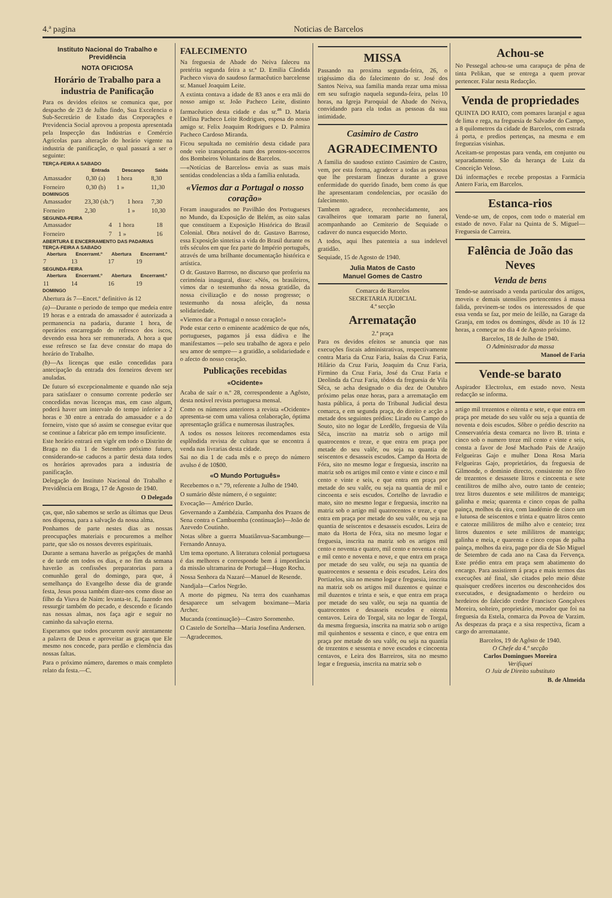4.ª pagina Noticias de Barcelos
Instituto Nacional do Trabalho e Previdência
NOTA OFICIOSA
Horário de Trabalho para a industria de Panificação
Para os devidos efeitos se comunica que, por despacho de 23 de Julho findo, Sua Excelencia o Sub-Secretário de Estado das Corporações e Previdencia Social aprovou a proposta apresentada pela Inspecção das Indústrias e Comércio Agricolas para alteração do horário vigente na industria de panificação, o qual passará a ser o seguinte:
TERÇA-FEIRA A SABADO
| | Entrada | Descanço | Saida |
| --- | --- | --- | --- |
| Amassador | 0,30 (a) | 1 hora | 8,30 |
| Forneiro | 0,30 (b) | 1 » | 11,30 |
DOMINGOS
| Amassador | 23,30 (sb.º) | 1 hora | 7,30 |
| Forneiro | 2,30 | 1 » | 10,30 |
SEGUNDA-FEIRA
| Amassador | 4 | 1 hora | 18 |
| Forneiro | 7 | 1 » | 16 |
ABERTURA E ENCERRAMENTO DAS PADARIAS
TERÇA-FEIRA A SABADO
| Abertura | Encerramt.º | Abertura | Encerramt.º |
| --- | --- | --- | --- |
| 7 | 13 | 17 | 19 |
SEGUNDA-FEIRA
| Abertura | Encerramt.º | Abertura | Encerramt.º |
| --- | --- | --- | --- |
| 11 | 14 | 16 | 19 |
DOMINGO
Abertura ás 7—Encet.º definitivo ás 12
(a)—Durante o periodo de tempo que medeia entre 19 horas e a entrada do amassador é autorizada a permanencia na padaria, durante 1 hora, de operários encarregado do refresco dos iscos, devendo essa hora ser remunerada. A hora a que esse refresco se faz deve constar do mapa do horário do Trabalho.
(b)—As licenças que estão concedidas para antecipação da entrada dos forneiros devem ser anuladas.
De futuro só excepcionalmente e quando não seja para satisfazer o consumo corrente poderão ser concedidas novas licenças mas, em caso algum, poderá haver um intervalo do tempo inferior a 2 horas e 30 entre a entrada do amassador e a do forneiro, visto que só assim se consegue evitar que se continue a fabricar pão em tempo insuficiente.
Este horário entrará em vigôr em todo o Distrito de Braga no dia 1 de Setembro próximo futuro, considerando-se caducos a partir desta data todos os horários aprovados para a industria de panificação.
Delegação do Instituto Nacional do Trabalho e Previdência em Braga, 17 de Agosto de 1940.
O Delegado
ças, que, não sabemos se serão as últimas que Deus nos dispensa, para a salvação da nossa alma.
Ponhamos de parte nestes dias as nossas preocupações materiais e procuremos a melhor parte, que são os nossos deveres espirituais.
Durante a semana haverão as prégações de manhã e de tarde em todos os dias, e no fim da semana haverão as confissões preparatorias para a comunhão geral do domingo, para que, á semelhança do Evangelho desse dia de grande festa, Jesus possa também dizer-nos como disse ao filho da Viuva de Naim: levanta-te. E, fazendo nos ressurgir também do pecado, e descendo e ficando nas nossas almas, nos faça agir e seguir no caminho da salvação eterna.
Esperamos que todos procurem ouvir atentamente a palavra de Deus e aproveitar as graças que Ele mesmo nos concede, para perdão e clemência das nossas faltas.
Para o próximo número, daremos o mais completo relato da festa.—C.
FALECIMENTO
Na freguesia de Abade do Neiva faleceu na pretérita segunda feira a sr.ª D. Emilia Cândida Pacheco viuva do saudoso farmacêutico barcelense sr. Manuel Joaquim Leite.
A extinta contava a idade de 83 anos e era mãi do nosso amigo sr. João Pacheco Leite, distinto farmacêutico desta cidade e das sr.<sup>as</sup> D. Maria Delfina Pacheco Leite Rodrigues, esposa do nosso amigo sr. Felix Joaquim Rodrigues e D. Palmira Pacheco Cardoso Miranda.
Ficou sepultada no cemitério desta cidade para onde veio transportada num dos prontos-socorros dos Bombeiros Voluntarios de Barcelos.
—«Notícias de Barcelos» envia as suas mais sentidas condolencias a tôda a família enlutada.
«Viemos dar a Portugal o nosso coração»
Foram inaugurados no Pavilhão dos Portugueses no Mundo, da Exposição de Belém, as oito salas que constituem a Exposição Histórica do Brasil Colonial. Obra notável do dr. Gustavo Barroso, essa Exposição sintetisa a vida do Brasil durante os três séculos em que fez parte do Império português, através de uma brilhante documentação histórica e artística.
O dr. Gustavo Barroso, no discurso que proferiu na cerimónia inaugural, disse: «Nós, os brasileiros, vimos dar o testemunho da nossa gratidão, da nossa civilização e do nosso progresso; o testemunho da nossa afeição, da nossa solidariedade.
«Viemos dar a Portugal o nosso coração!»
Pode estar certo o eminente académico de que nós, portugueses, pagamos já essa dádiva e lhe manifestamos —pelo seu trabalho de agora e pelo seu amor de sempre— a gratidão, a solidariedade e o afecto do nosso coração.
Publicações recebidas
«Ocidente»
Acaba de saír o n.º 28, correspondente a Agôsto, desta notável revista portuguesa mensal.
Como os números anteriores a revista «Ocidente» apresenta-se com uma valiosa colaboração, óptima apresentação gráfica e numerosas ilustrações.
A todos os nossos leitores recomendamos esta esplêndida revista de cultura que se encontra á venda nas livrarias desta cidade.
Sai no dia 1 de cada mês e o preço do número avulso é de 10$00.
«O Mundo Português»
Recebemos o n.º 79, referente a Julho de 1940.
O sumário dêste número, é o seguinte:
Evocação— Américo Durão.
Governando a Zambézia. Campanha dos Prazos de Sena contra o Cambuemba (continuação)—João de Azevedo Coutinho.
Notas sôbre a guerra Muatiânvua-Sacambunge—Fernando Annaya.
Um tema oportuno. A literatura colonial portuguesa é das melhores e corresponde bem á importância da missão ultramarina de Portugal—Hugo Rocha.
Nossa Senhora da Nazaré—Manuel de Resende.
Nandjala—Carlos Negrão.
A morte do pigmeu. Na terra dos cuanhamas desaparece um selvagem boximane—Maria Archer.
Mucanda (continuação)—Castro Soromenho.
O Castelo de Sortelha—Maria Josefina Andersen.
—Agradecemos.
MISSA
Passando na proxima segunda-feira, 26, o trigéssimo dia do falecimento do sr. José dos Santos Neiva, sua familia manda rezar uma missa em seu sufragio naquela segunda-feira, pelas 10 horas, na Igreja Paroquial de Abade do Neiva, convidando para ela todas as pessoas da sua intimidade.
Casimiro de Castro
AGRADECIMENTO
A familia do saudoso extinto Casimiro de Castro, vem, por esta forma, agradecer a todas as pessoas que lhe prestaram finezas durante a grave enfermidade do querido finado, bem como ás que lhe apresentaram condolencias, por ocasião do falecimento.
Tambem agradece, reconhecidamente, aos cavalheiros que tomaram parte no funeral, acompanhando ao Cemiterio de Sequiade o cadaver do nunca esquecido Morto.
A todos, aqui lhes patenteia a sua indelevel gratidão.
Sequiade, 15 de Agosto de 1940.
Julia Matos de Casto
Manuel Gomes de Castro
Comarca de Barcelos
SECRETARIA JUDICIAL
4.ª secção
Arrematação
2.ª praça
Para os devidos efeitos se anuncia que nas execuções fiscais administrativas, respectivamente contra Maria da Cruz Faria, Isaías da Cruz Faria, Hilário da Cruz Faria, Joaquim da Cruz Faria, Firmino da Cruz Faria, José da Cruz Faria e Deolinda da Cruz Faria, tôdos da freguesia de Vila Sêca, se acha designado o dia dez de Outubro próximo pelas onze horas, para a arrematação em hasta pública, á porta do Tribunal Judicial desta comarca, e em segunda praça, do direito e acção a metade dos seguintes prédios: Lirado ou Campo do Souto, sito no logar de Lordêlo, freguesia de Vila Sêca, inscrito na matriz sob o artigo mil quatrocentos e treze, e que entra em praça por metade do seu valôr, ou seja na quantia de seiscentos e desasseis escudos. Campo da Horta de Fóra, sito no mesmo logar e freguesia, inscrito na matriz sob os artigos mil cento e vinte e cinco e mil cento e vinte e seis, e que entra em praça por metade do seu valôr, ou seja na quantia de mil e cincoenta e seis escudos. Cortelho de lavradio e mato, sito no mesmo logar e freguesia, inscrito na matriz sob o artigo mil quatrocentos e treze, e que entra em praça por metade do seu valôr, ou seja na quantia de seiscentos e desasseis escudos. Leira de mato da Horta de Fóra, sita no mesmo logar e freguesia, inscrita na matriz sob os artigos mil cento e noventa e quatro, mil cento e noventa e oito e mil cento e noventa e nove, e que entra em praça por metade do seu valôr, ou seja na quantia de quatrocentos e sessenta e dois escudos. Leira dos Portizelos, sita no mesmo logar e freguesia, inscrita na matriz sob os artigos mil duzentos e quinze e mil duzentos e trinta e seis, e que entra em praça por metade do seu valôr, ou seja na quantia de quatrocentos e desasseis escudos e oitenta centavos. Leira do Torgal, sita no logar de Torgal, da mesma freguesia, inscrita na matriz sob o artigo mil quinhentos e sessenta e cinco, e que entra em praça por metade do seu valôr, ou seja na quantia de trezentos e sessenta e nove escudos e cincoenta centavos, e Leira dos Barreiros, sita no mesmo logar e freguesia, inscrita na matriz sob o
Achou-se
No Pessegal achou-se uma carapuça de pêna de tinta Pelikan, que se entrega a quem provar pertencer. Falar nesta Redacção.
Venda de propriedades
QUINTA DO RATO, com pomares laranjal e agua de lima e rega, na freguesia de Salvador do Campo, a 8 quilometros da cidade de Barcelos, com estrada á porta, e predios pertenças, na mesma e em freguezias visinhas.
Aceitam-se propostas para venda, em conjunto ou separadamente. São da herança de Luiz da Conceição Veloso.
Dá informações e recebe propostas a Farmácia Antero Faria, em Barcelos.
Estanca-rios
Vende-se um, de copos, com todo o material em estado de novo. Falar na Quinta de S. Miguel—Freguesia de Carreira.
Falência de João das Neves
Venda de bens
Tendo-se autorisado a venda particular dos artigos, moveis e demais utensilios pertencentes á massa falida, previnem-se todos os interessados de que essa venda se faz, por meio de leilão, na Garage da Granja, em todos os domingos, dêsde as 10 ás 12 horas, a começar no dia 4 de Agosto próximo.
Barcelos, 18 de Julho de 1940.
O Administrador da massa
Manoel de Faria
Vende-se barato
Aspirador Electrolux, em estado novo. Nesta redacção se informa.
artigo mil trezentos e oitenta e sete, e que entra em praça por metade do seu valôr ou seja a quantia de noventa e dois escudos. Sôbre o prédio descrito na Conservatória desta comarca no livro B. trinta e cinco sob o numero treze mil cento e vinte e seis, consta a favor de José Machado Pais de Araújo Felgueiras Gajo e mulher Dona Rosa Maria Felgueiras Gajo, proprietários, da freguesia de Gilmonde, o dominio directo, consistente no fôro de trezentos e desassete litros e cincoenta e sete centilitros de milho alvo, outro tanto de centeio; trez litros duzentos e sete mililitros de manteiga; galinha e meia; quarenta e cinco copas de palha painça, molhos da eira, com laudémio de cinco um e lutuosa de seiscentos e trinta e quatro litros cento e catorze mililitros de milho alvo e centeio; trez litros duzentos e sete mililitros de manteiga; galinha e meia, e quarenta e cinco copas de palha painça, molhos da eira, pago por dia de São Miguel de Setembro de cada ano na Casa da Fervença. Este prédio entra em praça sem abatimento do encargo. Para assistirem á praça e mais termos das execuções até final, são citados pelo meio dêste quaisquer credôres incertos ou desconhecidos dos executados, e designadamento o herdeiro ou herdeiros do falecido credor Francisco Gonçalves Moreira, solteiro, proprietário, morador que foi na freguesia da Estela, comarca da Povoa de Varzim. As despezas da praça e a sisa respectiva, ficam a cargo do arrematante.
Barcelos, 19 de Agôsto de 1940.
O Chefe da 4.ª secção
Carlos Domingues Moreira
Verifiquei
O Juiz de Direito substituto
B. de Almeida